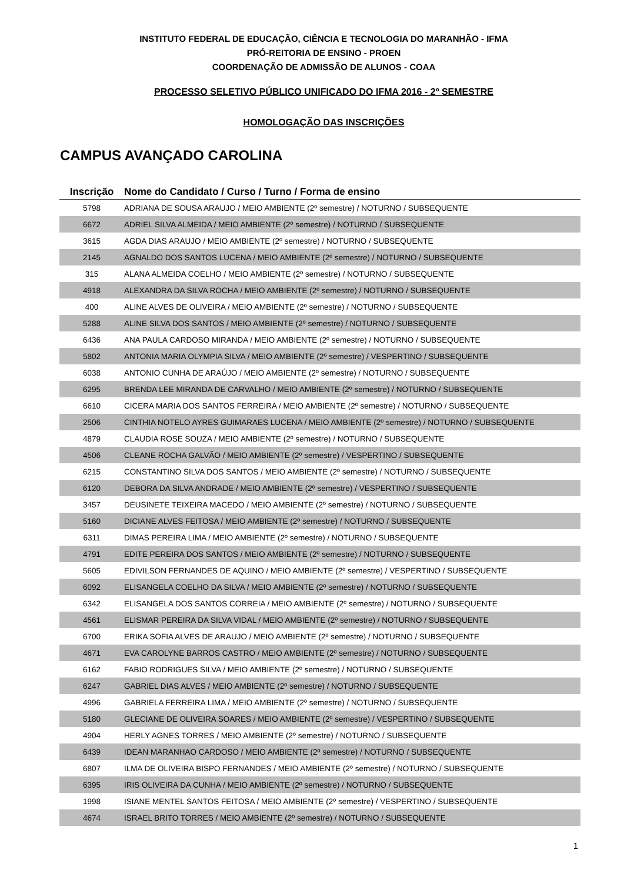INSTITUTO FEDERAL DE EDUCAÇÃO, CIÊNCIA E TECNOLOGIA DO MARANHÃO - IFMA
PRÓ-REITORIA DE ENSINO - PROEN
COORDENAÇÃO DE ADMISSÃO DE ALUNOS - COAA
PROCESSO SELETIVO PÚBLICO UNIFICADO DO IFMA 2016 - 2º SEMESTRE
HOMOLOGAÇÃO DAS INSCRIÇÕES
CAMPUS AVANÇADO CAROLINA
| Inscrição | Nome do Candidato / Curso / Turno / Forma de ensino |
| --- | --- |
| 5798 | ADRIANA DE SOUSA ARAUJO / MEIO AMBIENTE (2º semestre) / NOTURNO / SUBSEQUENTE |
| 6672 | ADRIEL SILVA ALMEIDA / MEIO AMBIENTE (2º semestre) / NOTURNO / SUBSEQUENTE |
| 3615 | AGDA DIAS ARAUJO / MEIO AMBIENTE (2º semestre) / NOTURNO / SUBSEQUENTE |
| 2145 | AGNALDO DOS SANTOS LUCENA / MEIO AMBIENTE (2º semestre) / NOTURNO / SUBSEQUENTE |
| 315 | ALANA ALMEIDA COELHO / MEIO AMBIENTE (2º semestre) / NOTURNO / SUBSEQUENTE |
| 4918 | ALEXANDRA DA SILVA ROCHA / MEIO AMBIENTE (2º semestre) / NOTURNO / SUBSEQUENTE |
| 400 | ALINE ALVES DE OLIVEIRA / MEIO AMBIENTE (2º semestre) / NOTURNO / SUBSEQUENTE |
| 5288 | ALINE SILVA DOS SANTOS / MEIO AMBIENTE (2º semestre) / NOTURNO / SUBSEQUENTE |
| 6436 | ANA PAULA CARDOSO MIRANDA / MEIO AMBIENTE (2º semestre) / NOTURNO / SUBSEQUENTE |
| 5802 | ANTONIA MARIA OLYMPIA SILVA / MEIO AMBIENTE (2º semestre) / VESPERTINO / SUBSEQUENTE |
| 6038 | ANTONIO CUNHA DE ARAÚJO / MEIO AMBIENTE (2º semestre) / NOTURNO / SUBSEQUENTE |
| 6295 | BRENDA LEE MIRANDA DE CARVALHO / MEIO AMBIENTE (2º semestre) / NOTURNO / SUBSEQUENTE |
| 6610 | CICERA MARIA DOS SANTOS FERREIRA / MEIO AMBIENTE (2º semestre) / NOTURNO / SUBSEQUENTE |
| 2506 | CINTHIA NOTELO AYRES GUIMARAES LUCENA / MEIO AMBIENTE (2º semestre) / NOTURNO / SUBSEQUENTE |
| 4879 | CLAUDIA ROSE SOUZA / MEIO AMBIENTE (2º semestre) / NOTURNO / SUBSEQUENTE |
| 4506 | CLEANE ROCHA GALVÃO / MEIO AMBIENTE (2º semestre) / VESPERTINO / SUBSEQUENTE |
| 6215 | CONSTANTINO SILVA DOS SANTOS / MEIO AMBIENTE (2º semestre) / NOTURNO / SUBSEQUENTE |
| 6120 | DEBORA DA SILVA ANDRADE / MEIO AMBIENTE (2º semestre) / VESPERTINO / SUBSEQUENTE |
| 3457 | DEUSINETE TEIXEIRA MACEDO / MEIO AMBIENTE (2º semestre) / NOTURNO / SUBSEQUENTE |
| 5160 | DICIANE ALVES FEITOSA / MEIO AMBIENTE (2º semestre) / NOTURNO / SUBSEQUENTE |
| 6311 | DIMAS PEREIRA LIMA / MEIO AMBIENTE (2º semestre) / NOTURNO / SUBSEQUENTE |
| 4791 | EDITE PEREIRA DOS SANTOS / MEIO AMBIENTE (2º semestre) / NOTURNO / SUBSEQUENTE |
| 5605 | EDIVILSON FERNANDES DE AQUINO / MEIO AMBIENTE (2º semestre) / VESPERTINO / SUBSEQUENTE |
| 6092 | ELISANGELA COELHO DA SILVA / MEIO AMBIENTE (2º semestre) / NOTURNO / SUBSEQUENTE |
| 6342 | ELISANGELA DOS SANTOS CORREIA / MEIO AMBIENTE (2º semestre) / NOTURNO / SUBSEQUENTE |
| 4561 | ELISMAR PEREIRA DA SILVA VIDAL / MEIO AMBIENTE (2º semestre) / NOTURNO / SUBSEQUENTE |
| 6700 | ERIKA SOFIA ALVES DE ARAUJO / MEIO AMBIENTE (2º semestre) / NOTURNO / SUBSEQUENTE |
| 4671 | EVA CAROLYNE BARROS CASTRO / MEIO AMBIENTE (2º semestre) / NOTURNO / SUBSEQUENTE |
| 6162 | FABIO RODRIGUES SILVA / MEIO AMBIENTE (2º semestre) / NOTURNO / SUBSEQUENTE |
| 6247 | GABRIEL DIAS ALVES / MEIO AMBIENTE (2º semestre) / NOTURNO / SUBSEQUENTE |
| 4996 | GABRIELA FERREIRA LIMA / MEIO AMBIENTE (2º semestre) / NOTURNO / SUBSEQUENTE |
| 5180 | GLECIANE DE OLIVEIRA SOARES / MEIO AMBIENTE (2º semestre) / VESPERTINO / SUBSEQUENTE |
| 4904 | HERLY AGNES TORRES / MEIO AMBIENTE (2º semestre) / NOTURNO / SUBSEQUENTE |
| 6439 | IDEAN MARANHAO CARDOSO / MEIO AMBIENTE (2º semestre) / NOTURNO / SUBSEQUENTE |
| 6807 | ILMA DE OLIVEIRA BISPO FERNANDES / MEIO AMBIENTE (2º semestre) / NOTURNO / SUBSEQUENTE |
| 6395 | IRIS OLIVEIRA DA CUNHA / MEIO AMBIENTE (2º semestre) / NOTURNO / SUBSEQUENTE |
| 1998 | ISIANE MENTEL SANTOS FEITOSA / MEIO AMBIENTE (2º semestre) / VESPERTINO / SUBSEQUENTE |
| 4674 | ISRAEL BRITO TORRES / MEIO AMBIENTE (2º semestre) / NOTURNO / SUBSEQUENTE |
1